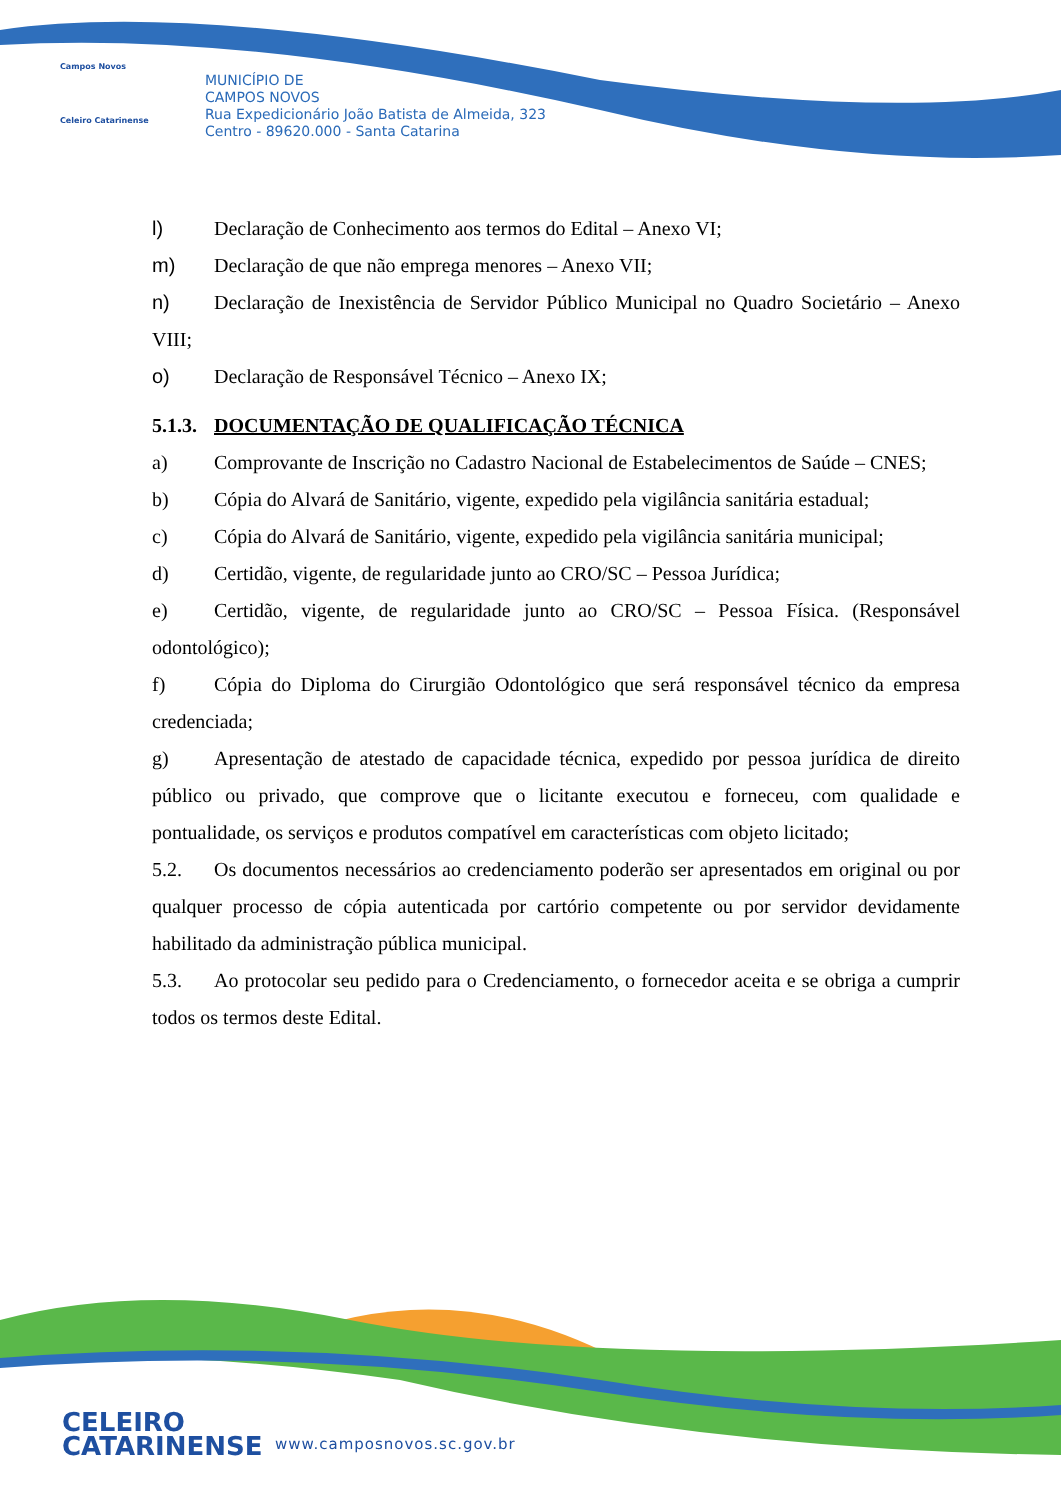Campos Novos
Celeiro Catarinense
MUNICÍPIO DE
CAMPOS NOVOS
Rua Expedicionário João Batista de Almeida, 323
Centro - 89620.000 - Santa Catarina
l) Declaração de Conhecimento aos termos do Edital – Anexo VI;
m) Declaração de que não emprega menores – Anexo VII;
n) Declaração de Inexistência de Servidor Público Municipal no Quadro Societário – Anexo VIII;
o) Declaração de Responsável Técnico – Anexo IX;
5.1.3. DOCUMENTAÇÃO DE QUALIFICAÇÃO TÉCNICA
a) Comprovante de Inscrição no Cadastro Nacional de Estabelecimentos de Saúde – CNES;
b) Cópia do Alvará de Sanitário, vigente, expedido pela vigilância sanitária estadual;
c) Cópia do Alvará de Sanitário, vigente, expedido pela vigilância sanitária municipal;
d) Certidão, vigente, de regularidade junto ao CRO/SC – Pessoa Jurídica;
e) Certidão, vigente, de regularidade junto ao CRO/SC – Pessoa Física. (Responsável odontológico);
f) Cópia do Diploma do Cirurgião Odontológico que será responsável técnico da empresa credenciada;
g) Apresentação de atestado de capacidade técnica, expedido por pessoa jurídica de direito público ou privado, que comprove que o licitante executou e forneceu, com qualidade e pontualidade, os serviços e produtos compatível em características com objeto licitado;
5.2. Os documentos necessários ao credenciamento poderão ser apresentados em original ou por qualquer processo de cópia autenticada por cartório competente ou por servidor devidamente habilitado da administração pública municipal.
5.3. Ao protocolar seu pedido para o Credenciamento, o fornecedor aceita e se obriga a cumprir todos os termos deste Edital.
CELEIRO
CATARINENSE
www.camposnovos.sc.gov.br